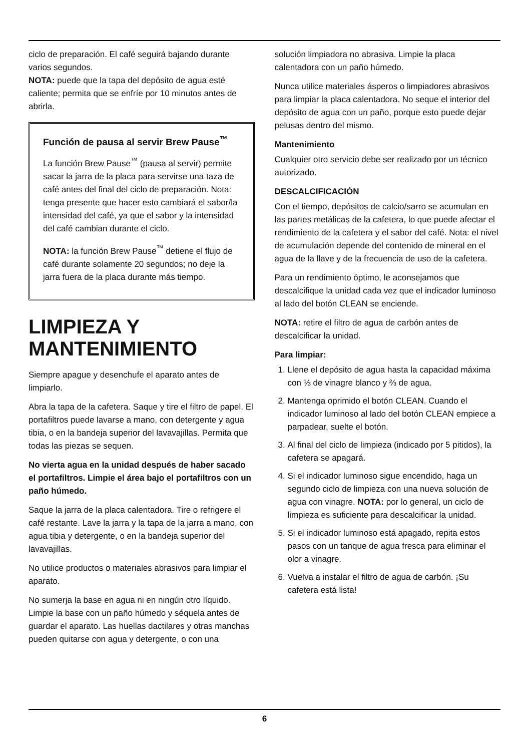ciclo de preparación. El café seguirá bajando durante varios segundos.
NOTA: puede que la tapa del depósito de agua esté caliente; permita que se enfríe por 10 minutos antes de abrirla.
Función de pausa al servir Brew Pause<sup>™</sup>
La función Brew Pause<sup>™</sup> (pausa al servir) permite sacar la jarra de la placa para servirse una taza de café antes del final del ciclo de preparación. Nota: tenga presente que hacer esto cambiará el sabor/la intensidad del café, ya que el sabor y la intensidad del café cambian durante el ciclo.
NOTA: la función Brew Pause<sup>™</sup> detiene el flujo de café durante solamente 20 segundos; no deje la jarra fuera de la placa durante más tiempo.
LIMPIEZA Y MANTENIMIENTO
Siempre apague y desenchufe el aparato antes de limpiarlo.
Abra la tapa de la cafetera. Saque y tire el filtro de papel. El portafiltros puede lavarse a mano, con detergente y agua tibia, o en la bandeja superior del lavavajillas. Permita que todas las piezas se sequen.
No vierta agua en la unidad después de haber sacado el portafiltros. Limpie el área bajo el portafiltros con un paño húmedo.
Saque la jarra de la placa calentadora. Tire o refrigere el café restante. Lave la jarra y la tapa de la jarra a mano, con agua tibia y detergente, o en la bandeja superior del lavavajillas.
No utilice productos o materiales abrasivos para limpiar el aparato.
No sumerja la base en agua ni en ningún otro líquido. Limpie la base con un paño húmedo y séquela antes de guardar el aparato. Las huellas dactilares y otras manchas pueden quitarse con agua y detergente, o con una
solución limpiadora no abrasiva. Limpie la placa calentadora con un paño húmedo.
Nunca utilice materiales ásperos o limpiadores abrasivos para limpiar la placa calentadora. No seque el interior del depósito de agua con un paño, porque esto puede dejar pelusas dentro del mismo.
Mantenimiento
Cualquier otro servicio debe ser realizado por un técnico autorizado.
DESCALCIFICACIÓN
Con el tiempo, depósitos de calcio/sarro se acumulan en las partes metálicas de la cafetera, lo que puede afectar el rendimiento de la cafetera y el sabor del café. Nota: el nivel de acumulación depende del contenido de mineral en el agua de la llave y de la frecuencia de uso de la cafetera.
Para un rendimiento óptimo, le aconsejamos que descalcifique la unidad cada vez que el indicador luminoso al lado del botón CLEAN se enciende.
NOTA: retire el filtro de agua de carbón antes de descalcificar la unidad.
Para limpiar:
1. Llene el depósito de agua hasta la capacidad máxima con ⅓ de vinagre blanco y ⅔ de agua.
2. Mantenga oprimido el botón CLEAN. Cuando el indicador luminoso al lado del botón CLEAN empiece a parpadear, suelte el botón.
3. Al final del ciclo de limpieza (indicado por 5 pitidos), la cafetera se apagará.
4. Si el indicador luminoso sigue encendido, haga un segundo ciclo de limpieza con una nueva solución de agua con vinagre. NOTA: por lo general, un ciclo de limpieza es suficiente para descalcificar la unidad.
5. Si el indicador luminoso está apagado, repita estos pasos con un tanque de agua fresca para eliminar el olor a vinagre.
6. Vuelva a instalar el filtro de agua de carbón. ¡Su cafetera está lista!
6